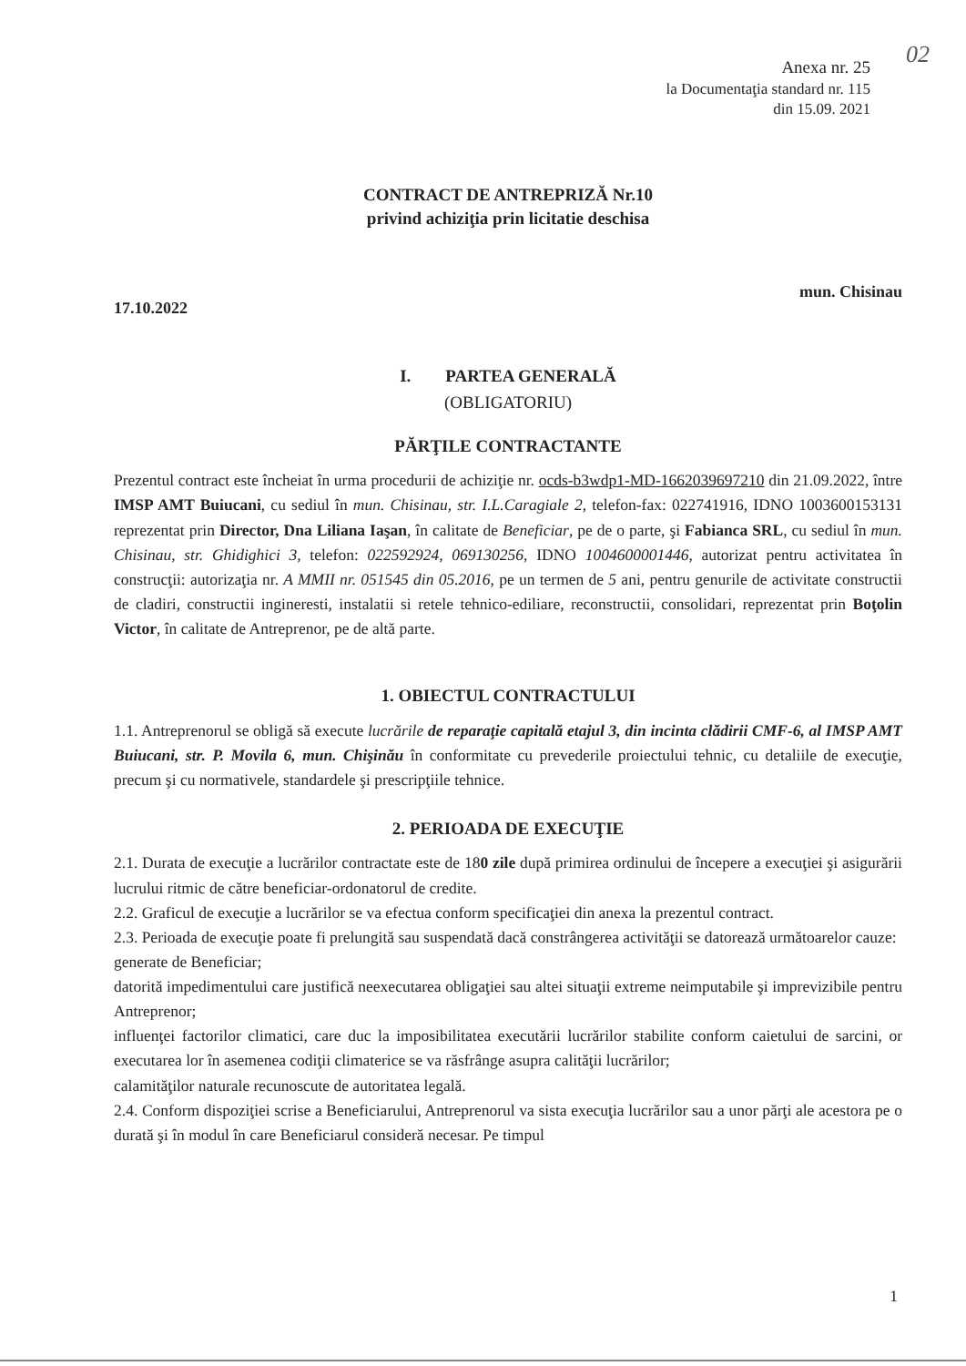02
Anexa nr. 25
la Documentaţia standard nr. 115
din 15.09. 2021
CONTRACT DE ANTREPRIZĂ Nr.10
privind achiziţia prin licitatie deschisa
17.10.2022 mun. Chisinau
I. PARTEA GENERALĂ
(OBLIGATORIU)
PĂRŢILE CONTRACTANTE
Prezentul contract este încheiat în urma procedurii de achiziţie nr. ocds-b3wdp1-MD-1662039697210 din 21.09.2022, între IMSP AMT Buiucani, cu sediul în mun. Chisinau, str. I.L.Caragiale 2, telefon-fax: 022741916, IDNO 1003600153131 reprezentat prin Director, Dna Liliana Iaşan, în calitate de Beneficiar, pe de o parte, şi Fabianca SRL, cu sediul în mun. Chisinau, str. Ghidighici 3, telefon: 022592924, 069130256, IDNO 1004600001446, autorizat pentru activitatea în construcţii: autorizaţia nr. A MMII nr. 051545 din 05.2016, pe un termen de 5 ani, pentru genurile de activitate constructii de cladiri, constructii ingineresti, instalatii si retele tehnico-ediliare, reconstructii, consolidari, reprezentat prin Boţolin Victor, în calitate de Antreprenor, pe de altă parte.
1. OBIECTUL CONTRACTULUI
1.1. Antreprenorul se obligă să execute lucrările de reparaţie capitală etajul 3, din incinta clădirii CMF-6, al IMSP AMT Buiucani, str. P. Movila 6, mun. Chişinău în conformitate cu prevederile proiectului tehnic, cu detaliile de execuţie, precum şi cu normativele, standardele şi prescripţiile tehnice.
2. PERIOADA DE EXECUŢIE
2.1. Durata de execuţie a lucrărilor contractate este de 180 zile după primirea ordinului de începere a execuţiei şi asigurării lucrului ritmic de către beneficiar-ordonatorul de credite.
2.2. Graficul de execuţie a lucrărilor se va efectua conform specificaţiei din anexa la prezentul contract.
2.3. Perioada de execuţie poate fi prelungită sau suspendată dacă constrângerea activităţii se datorează următoarelor cauze:
generate de Beneficiar;
datorită impedimentului care justifică neexecutarea obligaţiei sau altei situaţii extreme neimputabile şi imprevizibile pentru Antreprenor;
influenţei factorilor climatici, care duc la imposibilitatea executării lucrărilor stabilite conform caietului de sarcini, or executarea lor în asemenea codiţii climaterice se va răsfrânge asupra calităţii lucrărilor;
calamităţilor naturale recunoscute de autoritatea legală.
2.4. Conform dispoziţiei scrise a Beneficiarului, Antreprenorul va sista execuţia lucrărilor sau a unor părţi ale acestora pe o durată şi în modul în care Beneficiarul consideră necesar. Pe timpul
1